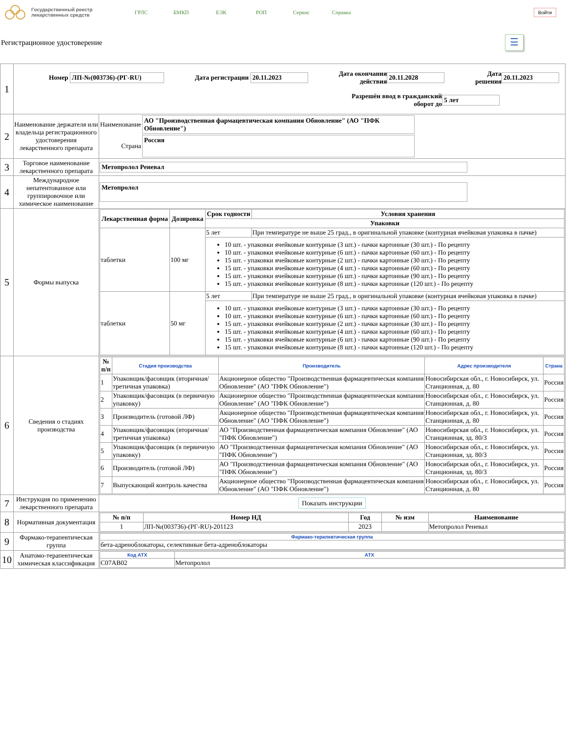Государственный реестр
лекарственных средств
ГРЛС БМКП ЕЭК РОП Сервис Справка
Войти
Регистрационное удостоверение
☰
| 1 | Номер ЛП-№(003736)-(РГ-RU) Дата регистрации 20.11.2023 Дата окончания действия 20.11.2028 Дата решения 20.11.2023 Разрешён ввод в гражданский оборот до 5 лет | |
| 2 | Наименование держателя или владельца регистрационного удостоверения лекарственного препарата | / Наименование / АО "Производственная фармацевтическая компания Обновление" (АО "ПФК Обновление") / / Страна / Россия / |
| 3 | Торговое наименование лекарственного препарата | Метопролол Реневал |
| 4 | Международное непатентованное или группировочное или химическое наименование | Метопролол |
| 5 | Формы выпуска | / Лекарственная форма / Дозировка / Срок годности / Условия хранения / / --- / --- / --- / --- / / / / Упаковки / / / таблетки / 100 мг / 5 лет / При температуре не выше 25 град., в оригинальной упаковке (контурная ячейковая упаковка в пачке) / / / / 10 шт. - упаковки ячейковые контурные (3 шт.) - пачки картонные (30 шт.) - По рецепту 10 шт. - упаковки ячейковые контурные (6 шт.) - пачки картонные (60 шт.) - По рецепту 15 шт. - упаковки ячейковые контурные (2 шт.) - пачки картонные (30 шт.) - По рецепту 15 шт. - упаковки ячейковые контурные (4 шт.) - пачки картонные (60 шт.) - По рецепту 15 шт. - упаковки ячейковые контурные (6 шт.) - пачки картонные (90 шт.) - По рецепту 15 шт. - упаковки ячейковые контурные (8 шт.) - пачки картонные (120 шт.) - По рецепту / / / таблетки / 50 мг / 5 лет / При температуре не выше 25 град., в оригинальной упаковке (контурная ячейковая упаковка в пачке) / / / / 10 шт. - упаковки ячейковые контурные (3 шт.) - пачки картонные (30 шт.) - По рецепту 10 шт. - упаковки ячейковые контурные (6 шт.) - пачки картонные (60 шт.) - По рецепту 15 шт. - упаковки ячейковые контурные (2 шт.) - пачки картонные (30 шт.) - По рецепту 15 шт. - упаковки ячейковые контурные (4 шт.) - пачки картонные (60 шт.) - По рецепту 15 шт. - упаковки ячейковые контурные (6 шт.) - пачки картонные (90 шт.) - По рецепту 15 шт. - упаковки ячейковые контурные (8 шт.) - пачки картонные (120 шт.) - По рецепту / / |
| 6 | Сведения о стадиях производства | / № п/п / Стадия производства / Производитель / Адрес производителя / Страна / / --- / --- / --- / --- / --- / / 1 / Упаковщик/фасовщик (вторичная/третичная упаковка) / Акционерное общество "Производственная фармацевтическая компания Обновление" (АО "ПФК Обновление") / Новосибирская обл., г. Новосибирск, ул. Станционная, д. 80 / Россия / / 2 / Упаковщик/фасовщик (в первичную упаковку) / Акционерное общество "Производственная фармацевтическая компания Обновление" (АО "ПФК Обновление") / Новосибирская обл., г. Новосибирск, ул. Станционная, д. 80 / Россия / / 3 / Производитель (готовой ЛФ) / Акционерное общество "Производственная фармацевтическая компания Обновление" (АО "ПФК Обновление") / Новосибирская обл., г. Новосибирск, ул. Станционная, д. 80 / Россия / / 4 / Упаковщик/фасовщик (вторичная/третичная упаковка) / АО "Производственная фармацевтическая компания Обновление" (АО "ПФК Обновление") / Новосибирская обл., г. Новосибирск, ул. Станционная, зд. 80/3 / Россия / / 5 / Упаковщик/фасовщик (в первичную упаковку) / АО "Производственная фармацевтическая компания Обновление" (АО "ПФК Обновление") / Новосибирская обл., г. Новосибирск, ул. Станционная, зд. 80/3 / Россия / / 6 / Производитель (готовой ЛФ) / АО "Производственная фармацевтическая компания Обновление" (АО "ПФК Обновление") / Новосибирская обл., г. Новосибирск, ул. Станционная, зд. 80/3 / Россия / / 7 / Выпускающий контроль качества / Акционерное общество "Производственная фармацевтическая компания Обновление" (АО "ПФК Обновление") / Новосибирская обл., г. Новосибирск, ул. Станционная, д. 80 / Россия / |
| 7 | Инструкция по применению лекарственного препарата | Показать инструкции |
| 8 | Нормативная документация | / № п/п / Номер НД / Год / № изм / Наименование / / --- / --- / --- / --- / --- / / 1 / ЛП-№(003736)-(РГ-RU)-201123 / 2023 / / Метопролол Реневал / |
| 9 | Фармако-терапевтическая группа | / Фармако-терапевтическая группа / / --- / / бета-адреноблокаторы, селективные бета-адреноблокаторы / |
| 10 | Анатомо-терапевтическая химическая классификация | / Код АТХ / АТХ / / --- / --- / / C07AB02 / Метопролол / |